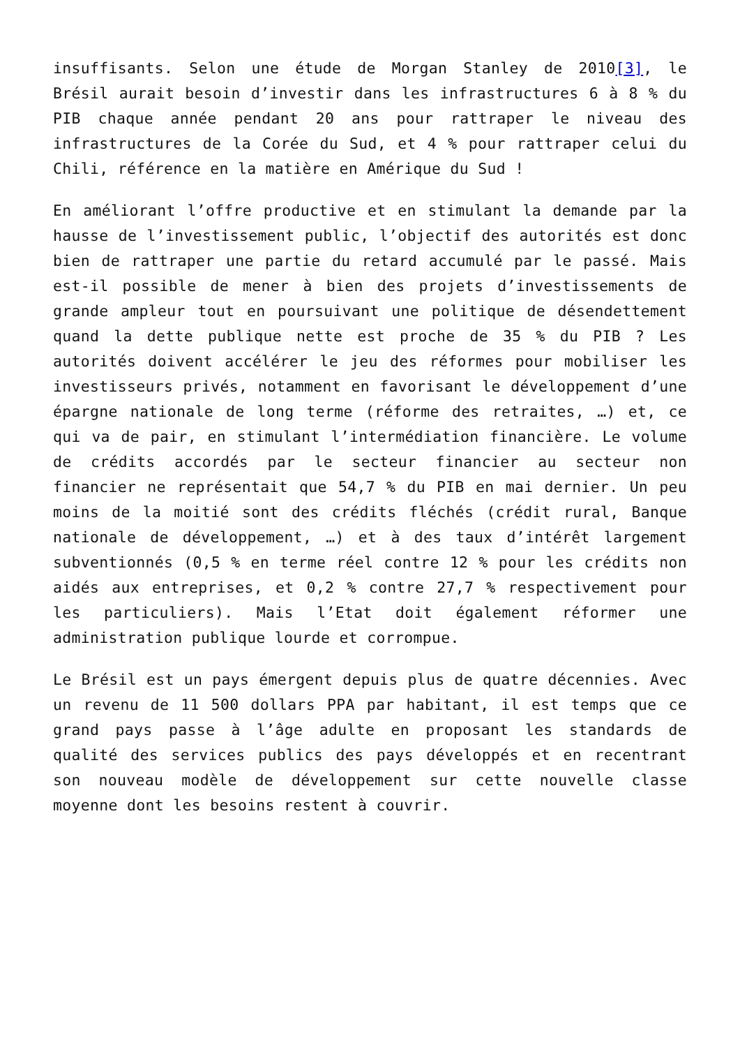insuffisants. Selon une étude de Morgan Stanley de 2010[3], le Brésil aurait besoin d’investir dans les infrastructures 6 à 8 % du PIB chaque année pendant 20 ans pour rattraper le niveau des infrastructures de la Corée du Sud, et 4 % pour rattraper celui du Chili, référence en la matière en Amérique du Sud !
En améliorant l’offre productive et en stimulant la demande par la hausse de l’investissement public, l’objectif des autorités est donc bien de rattraper une partie du retard accumulé par le passé. Mais est-il possible de mener à bien des projets d’investissements de grande ampleur tout en poursuivant une politique de désendettement quand la dette publique nette est proche de 35 % du PIB ? Les autorités doivent accélérer le jeu des réformes pour mobiliser les investisseurs privés, notamment en favorisant le développement d’une épargne nationale de long terme (réforme des retraites, …) et, ce qui va de pair, en stimulant l’intermédiation financière. Le volume de crédits accordés par le secteur financier au secteur non financier ne représentait que 54,7 % du PIB en mai dernier. Un peu moins de la moitié sont des crédits fléchés (crédit rural, Banque nationale de développement, …) et à des taux d’intérêt largement subventionnés (0,5 % en terme réel contre 12 % pour les crédits non aidés aux entreprises, et 0,2 % contre 27,7 % respectivement pour les particuliers). Mais l’Etat doit également réformer une administration publique lourde et corrompue.
Le Brésil est un pays émergent depuis plus de quatre décennies. Avec un revenu de 11 500 dollars PPA par habitant, il est temps que ce grand pays passe à l’âge adulte en proposant les standards de qualité des services publics des pays développés et en recentrant son nouveau modèle de développement sur cette nouvelle classe moyenne dont les besoins restent à couvrir.